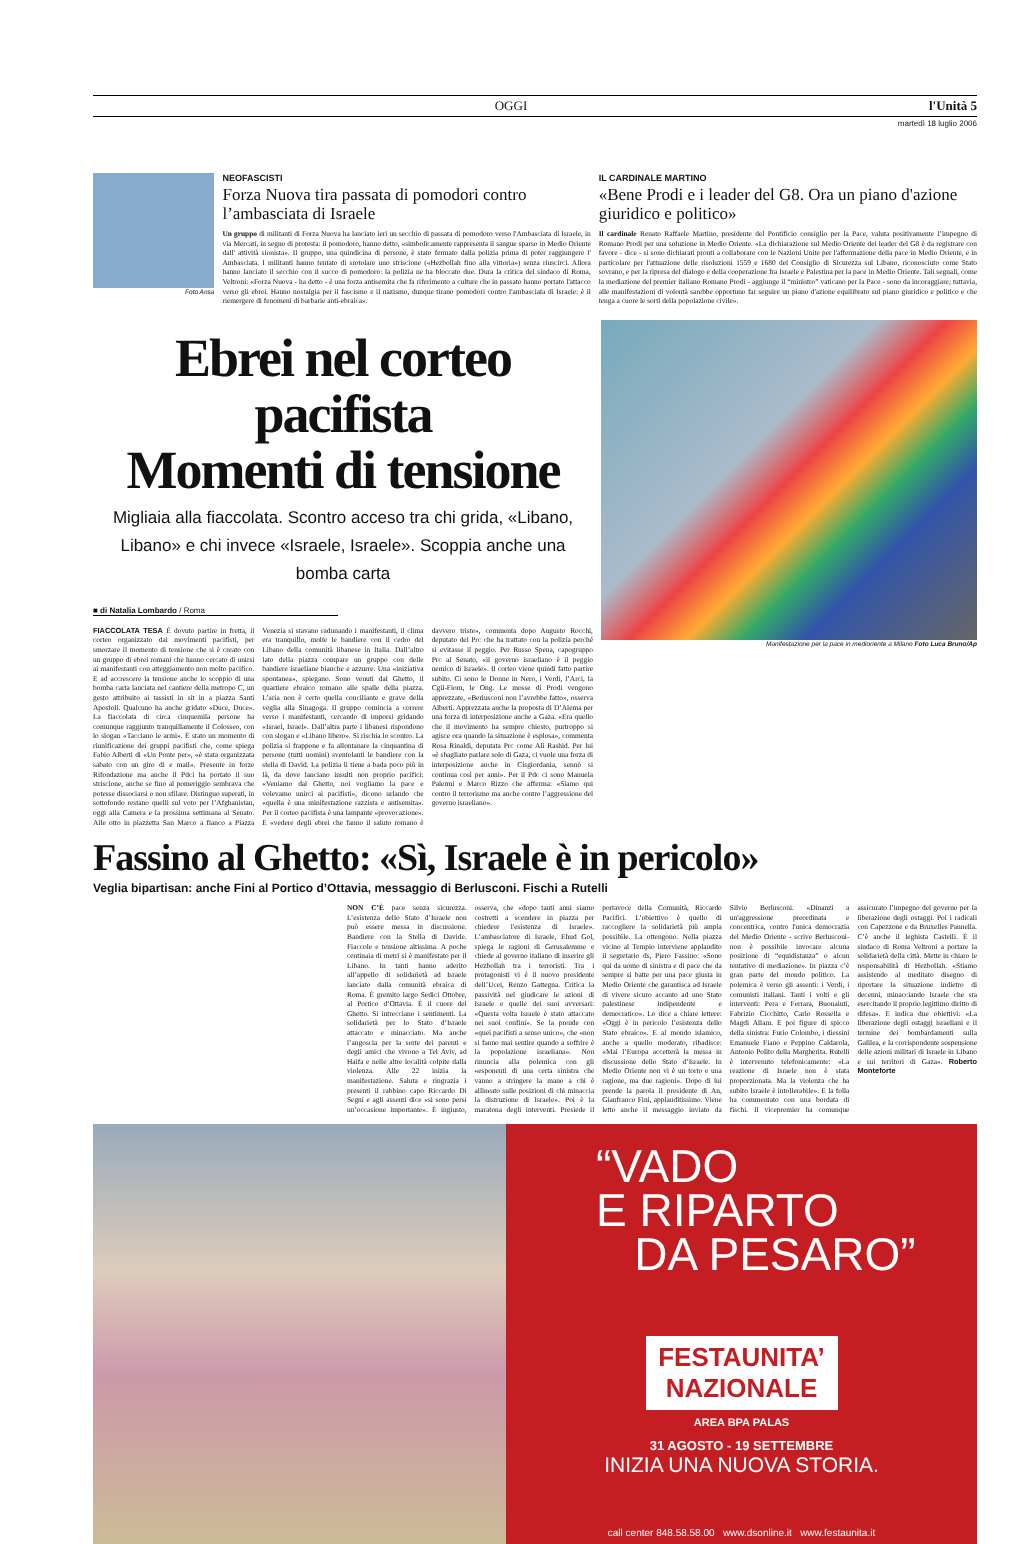OGGI l'Unità 5
martedì 18 luglio 2006
Foto Ansa
NEOFASCISTI
Forza Nuova tira passata di pomodori contro l’ambasciata di Israele
Un gruppo di militanti di Forza Nuova ha lanciato ieri un secchio di passata di pomodoro verso l'Ambasciata di Israele, in via Mercati, in segno di protesta: il pomodoro, hanno detto, «simbolicamente rappresenta il sangue sparso in Medio Oriente dall' attività sionista». Il gruppo, una quindicina di persone, è stato fermato dalla polizia prima di poter raggiungere l' Ambasciata. I militanti hanno tentato di srotolare uno striscione («Hezbollah fino alla vittoria») senza riuscirci. Allora hanno lanciato il secchio con il succo di pomodoro: la polizia ne ha bloccato due. Dura la critica del sindaco di Roma, Veltroni: «Forza Nuova - ha detto - è una forza antisemita che fa riferimento a culture che in passato hanno portato l'attacco verso gli ebrei. Hanno nostalgia per il fascismo e il nazismo, dunque tirano pomodori contro l'ambasciata di Israele: è il riemergere di fenomeni di barbarie anti-ebraica».
IL CARDINALE MARTINO
«Bene Prodi e i leader del G8. Ora un piano d'azione giuridico e politico»
Il cardinale Renato Raffaele Martino, presidente del Pontificio consiglio per la Pace, valuta positivamente l’impegno di Romano Prodi per una soluzione in Medio Oriente. «La dichiarazione sul Medio Oriente dei leader del G8 è da registrare con favore - dice - si sono dichiarati pronti a collaborare con le Nazioni Unite per l'affermazione della pace in Medio Oriente, e in particolare per l'attuazione delle risoluzioni 1559 e 1680 del Consiglio di Sicurezza sul Libano, riconosciuto come Stato sovrano, e per la ripresa del dialogo e della cooperazione fra Israele e Palestina per la pace in Medio Oriente. Tali segnali, come la mediazione del premier italiano Romano Prodi - aggiunge il “ministro” vaticano per la Pace - sono da incoraggiare; tuttavia, alle manifestazioni di volontà sarebbe opportuno far seguire un piano d'azione equilibrato sul piano giuridico e politico e che tenga a cuore le sorti della popolazione civile».
Ebrei nel corteo pacifista
Momenti di tensione
Migliaia alla fiaccolata. Scontro acceso tra chi grida, «Libano, Libano» e chi invece «Israele, Israele». Scoppia anche una bomba carta
■ di Natalia Lombardo / Roma
FIACCOLATA TESA È dovuto partire in fretta, il corteo organizzato dai movimenti pacifisti, per smorzare il momento di tensione che si è creato con un gruppo di ebrei romani che hanno cercato di unirsi ai manifestanti con atteggiamento non molto pacifico. E ad accrescere la tensione anche lo scoppio di una bomba carta lanciata nel cantiere della metropo C, un gesto attribuito ai tassisti in sit in a piazza Santi Apostoli. Qualcuno ha anche gridato «Duce, Duce». La fiaccolata di circa cinquemila persone ha comunque raggiunto tranquillamente il Colosseo, con lo slogan «Tacciano le armi». È stato un momento di riunificazione dei gruppi pacifisti che, come spiega Fabio Alberti di «Un Ponte per», «è stata organizzata sabato con un giro di e mail». Presente in forze Rifondazione ma anche il Pdci ha portato il suo striscione, anche se fino al pomeriggio sembrava che potesse dissociarsi o non sfilare. Distinguo superati, in sottofondo restano quelli sul voto per l’Afghanistan, oggi alla Camera e la prossima settimana al Senato. Alle otto in piazzetta San Marco a fianco a Piazza Venezia si stavano radunando i manifestanti, il clima era tranquillo, molte le bandiere con il cedro del Libano della comunità libanese in Italia. Dall’altro lato della piazza compare un gruppo con delle bandiere israeliane bianche e azzurre. Una «iniziativa spontanea», spiegano. Sono venuti dal Ghetto, il quartiere ebraico romano alle spalle della piazza. L’aria non è certo quella conciliante e grave della veglia alla Sinagoga. Il gruppo comincia a correre verso i manifestanti, cercando di imporsi gridando «Israel, Israel». Dall’altra parte i libanesi rispondono con slogan e «Libano libero». Si rischia lo scontro. La polizia si frappone e fa allontanare la cinquantina di persone (tutti uomini) sventolanti le bandiere con la stella di David. La polizia li tiene a bada poco più in là, da dove lanciano insulti non proprio pacifici: «Veniamo dal Ghetto, noi vogliamo la pace e volevamo unirci ai pacifisti», dicono urlando che «quella è una minifestazione razzista e antisemita». Per il corteo pacifista è una lampante «provocazione». E «vedere degli ebrei che fanno il saluto romano è davvero triste», commenta dopo Augusto Rocchi, deputato del Prc che ha trattato con la polizia perché si evitasse il peggio. Per Russo Spena, capogruppo Prc al Senato, «il governo israeliano è il peggio nemico di Israele». Il corteo viene quindi fatto partire subito. Ci sono le Donne in Nero, i Verdi, l’Arci, la Cgil-Fiom, le Ong. Le mosse di Prodi vengono apprezzate, «Berlusconi non l’avrebbe fatto», osserva Alberti. Apprezzata anche la proposta di D’Alema per una forza di interposizione anche a Gaza. «Era quello che il movimento ha sempre chiesto, purtroppo si agisce ora quando la situazione è esplosa», commenta Rosa Rinaldi, deputata Prc come Alì Rashid. Per lui «è sbagliato parlare solo di Gaza, ci vuole una forza di interposizione anche in Cisgiordania, sennò si continua così per anni». Per il Pdc ci sono Manuela Palermi e Marco Rizzo che afferma: «Siamo qui contro il terrorismo ma anche contro l’aggressione del governo israeliano».
Manifestazione per la pace in medioriente a Milano Foto Luca Bruno/Ap
Fassino al Ghetto: «Sì, Israele è in pericolo»
Veglia bipartisan: anche Fini al Portico d’Ottavia, messaggio di Berlusconi. Fischi a Rutelli
NON C’È pace senza sicurezza. L’esistenza dello Stato d’Israele non può essere messa in discussione. Bandiere con la Stella di Davide. Fiaccole e tensione altissima. A poche centinaia di metri si è manifestato per il Libano. In tanti hanno aderito all’appello di solidarietà ad Israele lanciato dalla comunità ebraica di Roma. È gremito largo Sedici Ottobre, al Portico d’Ottavia. È il cuore del Ghetto. Si intrecciano i sentimenti. La solidarietà per lo Stato d’Israele attaccato e minacciato. Ma anche l’angoscia per la sorte dei parenti e degli amici che vivono a Tel Aviv, ad Haifa e nelle altre località colpite dalla violenza. Alle 22 inizia la manifestazione. Saluta e ringrazia i presenti il rabbino capo Riccardo Di Segni e agli assenti dice «si sono persi un’occasione importante». È ingiusto, osserva, che «dopo tanti anni siamo costretti a scendere in piazza per chiedere l'esistenza di Israele». L’ambasciatore di Israele, Ehud Gol, spiega le ragioni di Gerusalemme e chiede al governo italiano di inserire gli Hezbollah tra i terroristi. Tra i protagonisti vi è il nuovo presidente dell’Ucei, Renzo Gattegna. Critica la passività nel giudicare le azioni di Israele e quelle dei suoi avversari: «Questa volta Israele è stato attaccato nei suoi confini». Se la prende con «quei pacifisti a senso unico», che «non si fanno mai sentire quando a soffrire è la popolazione israeliana». Non rinuncia alla polemica con gli «esponenti di una certa sinistra che vanno a stringere la mano a chi è allineato sulle posizioni di chi minaccia la distruzione di Israele». Poi è la maratona degli interventi. Presiede il portavoce della Comunità, Riccardo Pacifici. L’obiettivo è quello di raccogliere la solidarietà più ampia possibile. La ottengono. Nella piazza vicino al Tempio interviene applaudito il segretario ds, Piero Fassino: «Sono qui da uomo di sinistra e di pace che da sempre si batte per una pace giusta in Medio Oriente che garantisca ad Israele di vivere sicuro accanto ad uno Stato palestinese indipendente e democratico». Lo dice a chiare lettere: «Oggi è in pericolo l’esistenza dello Stato ebraico». E al mondo islamico, anche a quello moderato, ribadisce: «Mai l’Europa accetterà la messa in discussione dello Stato d’Israele. In Medio Oriente non vi è un torto e una ragione, ma due ragioni». Dopo di lui prende la parola il presidente di An, Gianfranco Fini, applauditissimo. Viene letto anche il messaggio inviato da Silvio Berlusconi. «Dinanzi a un'aggressione preordinata e concentrica, contro l'unica democrazia del Medio Oriente - scrive Berlusconi- non è possibile invocare alcuna posizione di “equidistanza” o alcun tentativo di mediazione». In piazza c’è gran parte del mondo politico. La polemica è verso gli assenti: i Verdi, i comunisti italiani. Tanti i volti e gli interventi: Pera e Ferrara, Buonaiuti, Fabrizio Cicchitto, Carlo Rossella e Magdi Allam. E poi figure di spicco della sinistra: Furio Colombo, i diessini Emanuele Fiano e Peppino Caldarola, Antonio Polito della Margherita. Rutelli è intervenuto telefonicamente: «La reazione di Israele non è stata proporzionata. Ma la violenza che ha subito Israele è intollerabile». E la folla ha commentato con una bordata di fischi. Il vicepremier ha comunque assicurato l’impegno del governo per la liberazione degli ostaggi. Poi i radicali con Capezzone e da Bruxelles Pannella. C’è anche il leghista Castelli. È il sindaco di Roma Veltroni a portare la solidarietà della città. Mette in chiaro le responsabilità di Hezbollah. «Stiamo assistendo al meditato disegno di riportare la situazione indietro di decenni, minacciando Israele che sta esercitando il proprio legittimo diritto di difesa». E indica due obiettivi: «La liberazione degli ostaggi israeliani e il termine dei bombardamenti sulla Galilea, e la corrispondente sospensione delle azioni militari di Israele in Libano e sui territori di Gaza». Roberto Monteforte
“VADO
E RIPARTO
DA PESARO”
FESTAUNITA’ NAZIONALE
AREA BPA PALAS
31 AGOSTO - 19 SETTEMBRE
INIZIA UNA NUOVA STORIA.
call center 848.58.58.00 www.dsonline.it www.festaunita.it